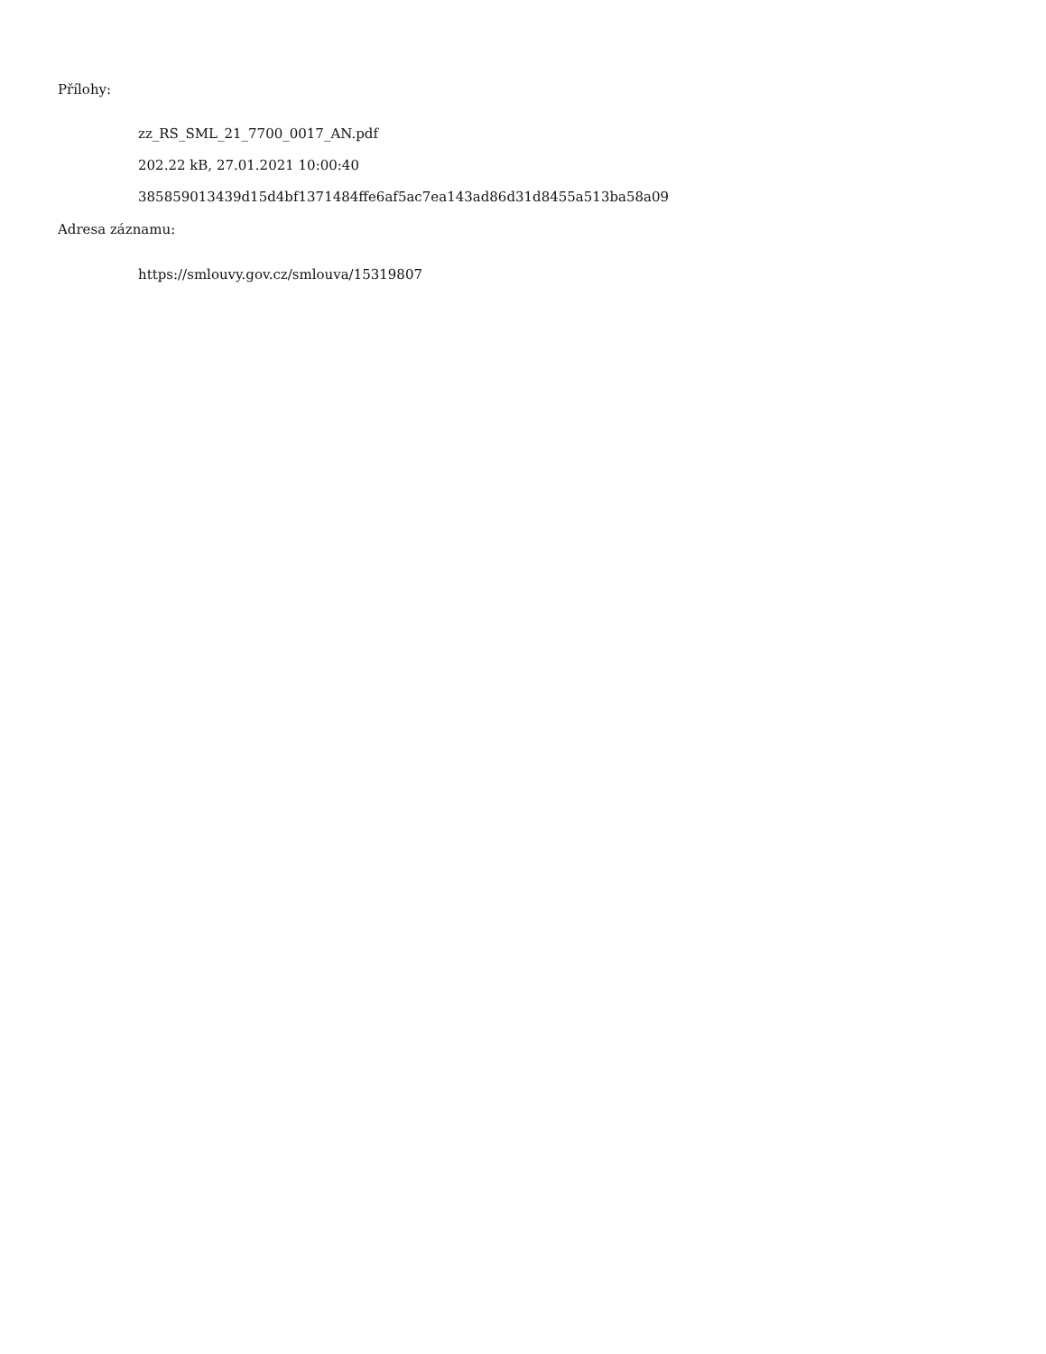Přílohy:
zz_RS_SML_21_7700_0017_AN.pdf
202.22 kB, 27.01.2021 10:00:40
385859013439d15d4bf1371484ffe6af5ac7ea143ad86d31d8455a513ba58a09
Adresa záznamu:
https://smlouvy.gov.cz/smlouva/15319807